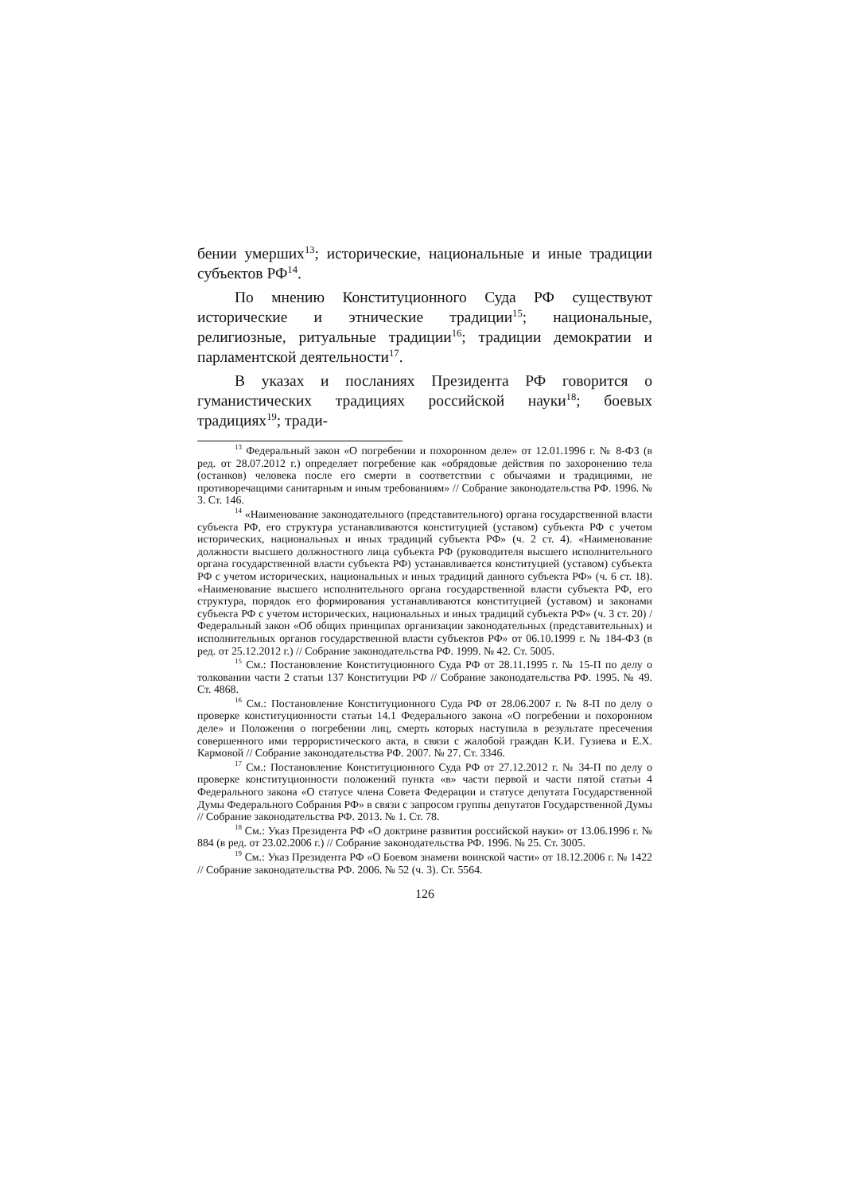бении умерших<sup>13</sup>; исторические, национальные и иные традиции субъектов РФ<sup>14</sup>.
По мнению Конституционного Суда РФ существуют исторические и этнические традиции<sup>15</sup>; национальные, религиозные, ритуальные традиции<sup>16</sup>; традиции демократии и парламентской деятельности<sup>17</sup>.
В указах и посланиях Президента РФ говорится о гуманистических традициях российской науки<sup>18</sup>; боевых традициях<sup>19</sup>; тради-
<sup>13</sup> Федеральный закон «О погребении и похоронном деле» от 12.01.1996 г. № 8-ФЗ (в ред. от 28.07.2012 г.) определяет погребение как «обрядовые действия по захоронению тела (останков) человека после его смерти в соответствии с обычаями и традициями, не противоречащими санитарным и иным требованиям» // Собрание законодательства РФ. 1996. № 3. Ст. 146.
<sup>14</sup> «Наименование законодательного (представительного) органа государственной власти субъекта РФ, его структура устанавливаются конституцией (уставом) субъекта РФ с учетом исторических, национальных и иных традиций субъекта РФ» (ч. 2 ст. 4). «Наименование должности высшего должностного лица субъекта РФ (руководителя высшего исполнительного органа государственной власти субъекта РФ) устанавливается конституцией (уставом) субъекта РФ с учетом исторических, национальных и иных традиций данного субъекта РФ» (ч. 6 ст. 18). «Наименование высшего исполнительного органа государственной власти субъекта РФ, его структура, порядок его формирования устанавливаются конституцией (уставом) и законами субъекта РФ с учетом исторических, национальных и иных традиций субъекта РФ» (ч. 3 ст. 20) / Федеральный закон «Об общих принципах организации законодательных (представительных) и исполнительных органов государственной власти субъектов РФ» от 06.10.1999 г. № 184-ФЗ (в ред. от 25.12.2012 г.) // Собрание законодательства РФ. 1999. № 42. Ст. 5005.
<sup>15</sup> См.: Постановление Конституционного Суда РФ от 28.11.1995 г. № 15-П по делу о толковании части 2 статьи 137 Конституции РФ // Собрание законодательства РФ. 1995. № 49. Ст. 4868.
<sup>16</sup> См.: Постановление Конституционного Суда РФ от 28.06.2007 г. № 8-П по делу о проверке конституционности статьи 14.1 Федерального закона «О погребении и похоронном деле» и Положения о погребении лиц, смерть которых наступила в результате пресечения совершенного ими террористического акта, в связи с жалобой граждан К.И. Гузиева и Е.Х. Кармовой // Собрание законодательства РФ. 2007. № 27. Ст. 3346.
<sup>17</sup> См.: Постановление Конституционного Суда РФ от 27.12.2012 г. № 34-П по делу о проверке конституционности положений пункта «в» части первой и части пятой статьи 4 Федерального закона «О статусе члена Совета Федерации и статусе депутата Государственной Думы Федерального Собрания РФ» в связи с запросом группы депутатов Государственной Думы // Собрание законодательства РФ. 2013. № 1. Ст. 78.
<sup>18</sup> См.: Указ Президента РФ «О доктрине развития российской науки» от 13.06.1996 г. № 884 (в ред. от 23.02.2006 г.) // Собрание законодательства РФ. 1996. № 25. Ст. 3005.
<sup>19</sup> См.: Указ Президента РФ «О Боевом знамени воинской части» от 18.12.2006 г. № 1422 // Собрание законодательства РФ. 2006. № 52 (ч. 3). Ст. 5564.
126